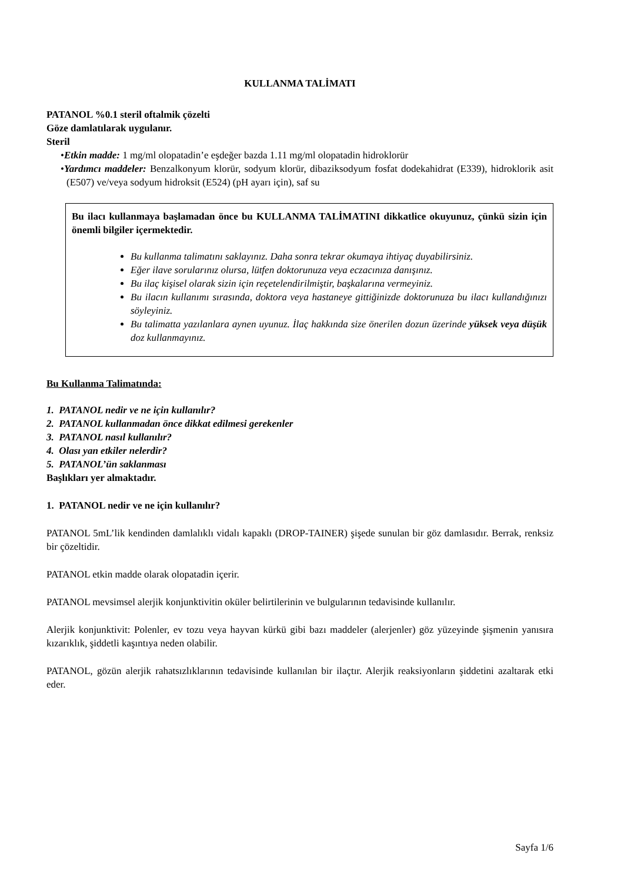KULLANMA TALİMATI
PATANOL %0.1 steril oftalmik çözelti
Göze damlatılarak uygulanır.
Steril
•Etkin madde: 1 mg/ml olopatadin’e eşdeğer bazda 1.11 mg/ml olopatadin hidroklorür
•Yardımcı maddeler: Benzalkonyum klorür, sodyum klorür, dibaziksodyum fosfat dodekahidrat (E339), hidroklorik asit (E507) ve/veya sodyum hidroksit (E524) (pH ayarı için), saf su
Bu ilacı kullanmaya başlamadan önce bu KULLANMA TALİMATINI dikkatlice okuyunuz, çünkü sizin için önemli bilgiler içermektedir.
Bu kullanma talimatını saklayınız. Daha sonra tekrar okumaya ihtiyaç duyabilirsiniz.
Eğer ilave sorularınız olursa, lütfen doktorunuza veya eczacınıza danışınız.
Bu ilaç kişisel olarak sizin için reçetelendirilmiştir, başkalarına vermeyiniz.
Bu ilacın kullanımı sırasında, doktora veya hastaneye gittiğinizde doktorunuza bu ilacı kullandığınızı söyleyiniz.
Bu talimatta yazılanlara aynen uyunuz. İlaç hakkında size önerilen dozun üzerinde yüksek veya düşük doz kullanmayınız.
Bu Kullanma Talimatında:
1. PATANOL nedir ve ne için kullanılır?
2. PATANOL kullanmadan önce dikkat edilmesi gerekenler
3. PATANOL nasıl kullanılır?
4. Olası yan etkiler nelerdir?
5. PATANOL’ün saklanması
Başlıkları yer almaktadır.
1. PATANOL nedir ve ne için kullanılır?
PATANOL 5mL’lik kendinden damlalıklı vidalı kapaklı (DROP-TAINER) şişede sunulan bir göz damlasıdır. Berrak, renksiz bir çözeltidir.
PATANOL etkin madde olarak olopatadin içerir.
PATANOL mevsimsel alerjik konjunktivitin oküler belirtilerinin ve bulgularının tedavisinde kullanılır.
Alerjik konjunktivit: Polenler, ev tozu veya hayvan kürkü gibi bazı maddeler (alerjenler) göz yüzeyinde şişmenin yanısıra kızarıklık, şiddetli kaşıntıya neden olabilir.
PATANOL, gözün alerjik rahatsızlıklarının tedavisinde kullanılan bir ilaçtır. Alerjik reaksiyonların şiddetini azaltarak etki eder.
Sayfa 1/6